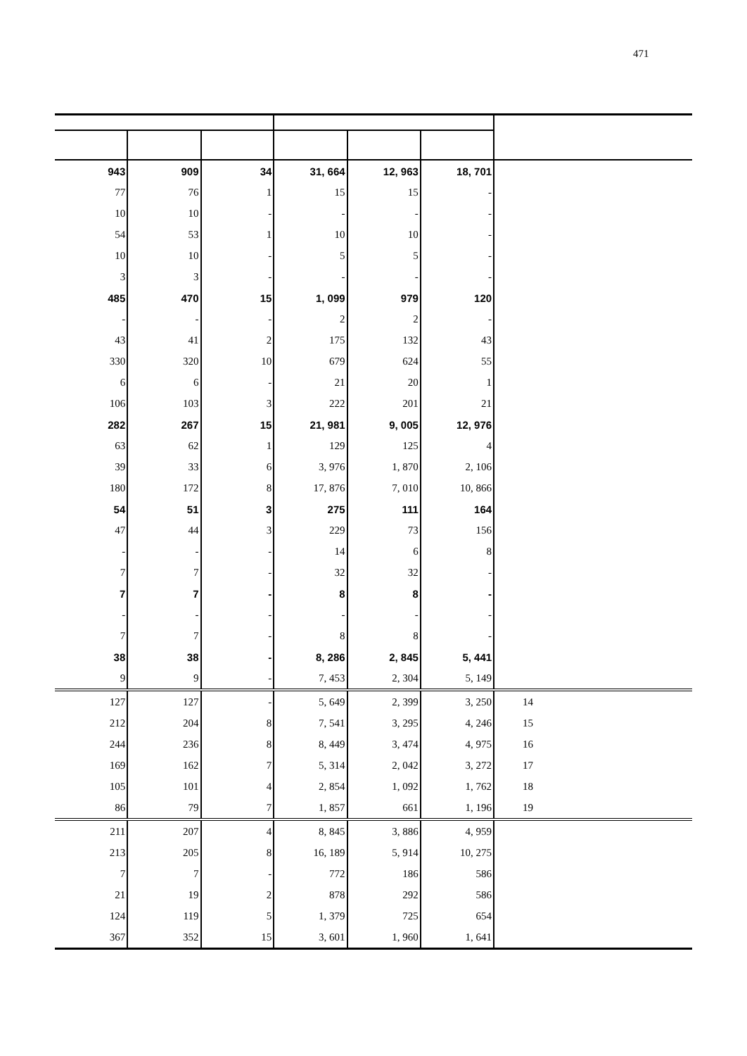471
| 943 | 909 | 34 | 31, 664 | 12, 963 | 18, 701 | |
| 77 | 76 | 1 | 15 | 15 | - | |
| 10 | 10 | - | - | - | - | |
| 54 | 53 | 1 | 10 | 10 | - | |
| 10 | 10 | - | 5 | 5 | - | |
| 3 | 3 | - | - | - | - | |
| 485 | 470 | 15 | 1, 099 | 979 | 120 | |
| - | - | - | 2 | 2 | - | |
| 43 | 41 | 2 | 175 | 132 | 43 | |
| 330 | 320 | 10 | 679 | 624 | 55 | |
| 6 | 6 | - | 21 | 20 | 1 | |
| 106 | 103 | 3 | 222 | 201 | 21 | |
| 282 | 267 | 15 | 21, 981 | 9, 005 | 12, 976 | |
| 63 | 62 | 1 | 129 | 125 | 4 | |
| 39 | 33 | 6 | 3, 976 | 1, 870 | 2, 106 | |
| 180 | 172 | 8 | 17, 876 | 7, 010 | 10, 866 | |
| 54 | 51 | 3 | 275 | 111 | 164 | |
| 47 | 44 | 3 | 229 | 73 | 156 | |
| - | - | - | 14 | 6 | 8 | |
| 7 | 7 | - | 32 | 32 | - | |
| 7 | 7 | - | 8 | 8 | - | |
| - | - | - | - | - | - | |
| 7 | 7 | - | 8 | 8 | - | |
| 38 | 38 | - | 8, 286 | 2, 845 | 5, 441 | |
| 9 | 9 | - | 7, 453 | 2, 304 | 5, 149 | |
| 127 | 127 | - | 5, 649 | 2, 399 | 3, 250 | 14 |
| 212 | 204 | 8 | 7, 541 | 3, 295 | 4, 246 | 15 |
| 244 | 236 | 8 | 8, 449 | 3, 474 | 4, 975 | 16 |
| 169 | 162 | 7 | 5, 314 | 2, 042 | 3, 272 | 17 |
| 105 | 101 | 4 | 2, 854 | 1, 092 | 1, 762 | 18 |
| 86 | 79 | 7 | 1, 857 | 661 | 1, 196 | 19 |
| 211 | 207 | 4 | 8, 845 | 3, 886 | 4, 959 | |
| 213 | 205 | 8 | 16, 189 | 5, 914 | 10, 275 | |
| 7 | 7 | - | 772 | 186 | 586 | |
| 21 | 19 | 2 | 878 | 292 | 586 | |
| 124 | 119 | 5 | 1, 379 | 725 | 654 | |
| 367 | 352 | 15 | 3, 601 | 1, 960 | 1, 641 | |